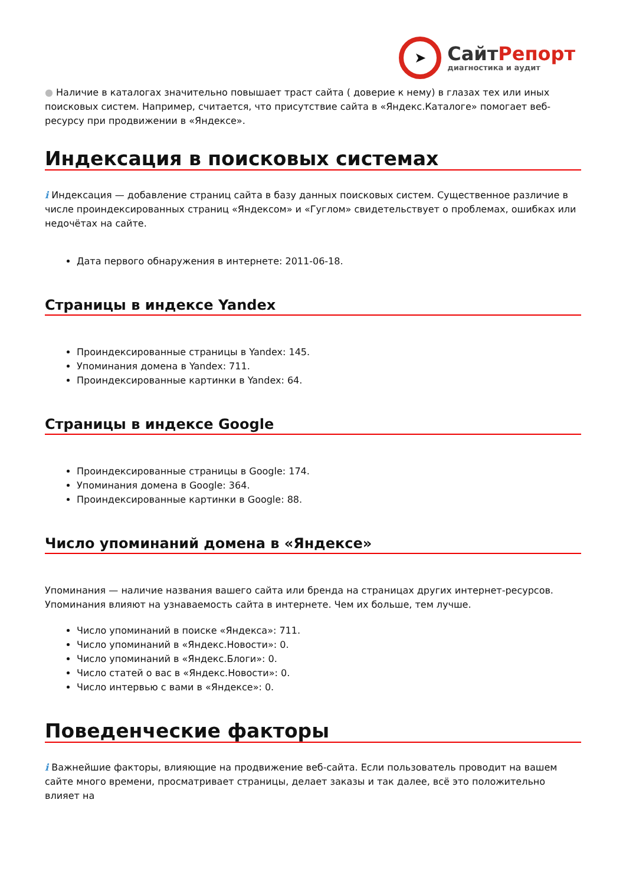➤
СайтРепорт
диагностика и аудит
● Наличие в каталогах значительно повышает траст сайта ( доверие к нему) в глазах тех или иных поисковых систем. Например, считается, что присутствие сайта в «Яндекс.Каталоге» помогает веб-ресурсу при продвижении в «Яндексе».
Индексация в поисковых системах
i Индексация — добавление страниц сайта в базу данных поисковых систем. Существенное различие в числе проиндексированных страниц «Яндексом» и «Гуглом» свидетельствует о проблемах, ошибках или недочётах на сайте.
Дата первого обнаружения в интернете: 2011-06-18.
Страницы в индексе Yandex
Проиндексированные страницы в Yandex: 145.
Упоминания домена в Yandex: 711.
Проиндексированные картинки в Yandex: 64.
Страницы в индексе Google
Проиндексированные страницы в Google: 174.
Упоминания домена в Google: 364.
Проиндексированные картинки в Google: 88.
Число упоминаний домена в «Яндексе»
Упоминания — наличие названия вашего сайта или бренда на страницах других интернет-ресурсов. Упоминания влияют на узнаваемость сайта в интернете. Чем их больше, тем лучше.
Число упоминаний в поиске «Яндекса»: 711.
Число упоминаний в «Яндекс.Новости»: 0.
Число упоминаний в «Яндекс.Блоги»: 0.
Число статей о вас в «Яндекс.Новости»: 0.
Число интервью с вами в «Яндексе»: 0.
Поведенческие факторы
i Важнейшие факторы, влияющие на продвижение веб-сайта. Если пользователь проводит на вашем сайте много времени, просматривает страницы, делает заказы и так далее, всё это положительно влияет на